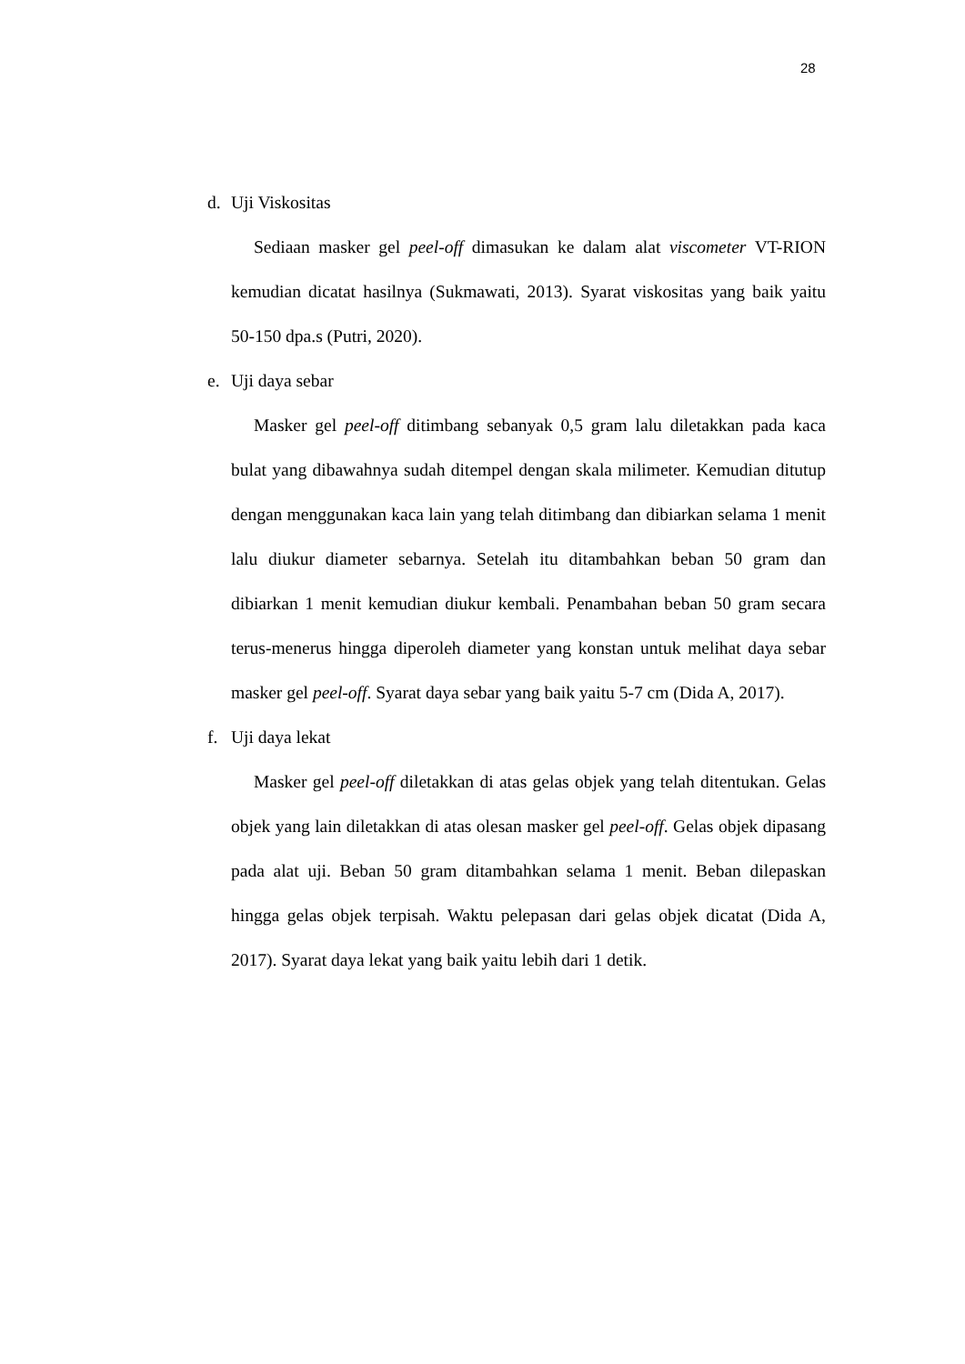28
d. Uji Viskositas
Sediaan masker gel peel-off dimasukan ke dalam alat viscometer VT-RION kemudian dicatat hasilnya (Sukmawati, 2013). Syarat viskositas yang baik yaitu 50-150 dpa.s (Putri, 2020).
e. Uji daya sebar
Masker gel peel-off ditimbang sebanyak 0,5 gram lalu diletakkan pada kaca bulat yang dibawahnya sudah ditempel dengan skala milimeter. Kemudian ditutup dengan menggunakan kaca lain yang telah ditimbang dan dibiarkan selama 1 menit lalu diukur diameter sebarnya. Setelah itu ditambahkan beban 50 gram dan dibiarkan 1 menit kemudian diukur kembali. Penambahan beban 50 gram secara terus-menerus hingga diperoleh diameter yang konstan untuk melihat daya sebar masker gel peel-off. Syarat daya sebar yang baik yaitu 5-7 cm (Dida A, 2017).
f. Uji daya lekat
Masker gel peel-off diletakkan di atas gelas objek yang telah ditentukan. Gelas objek yang lain diletakkan di atas olesan masker gel peel-off. Gelas objek dipasang pada alat uji. Beban 50 gram ditambahkan selama 1 menit. Beban dilepaskan hingga gelas objek terpisah. Waktu pelepasan dari gelas objek dicatat (Dida A, 2017). Syarat daya lekat yang baik yaitu lebih dari 1 detik.